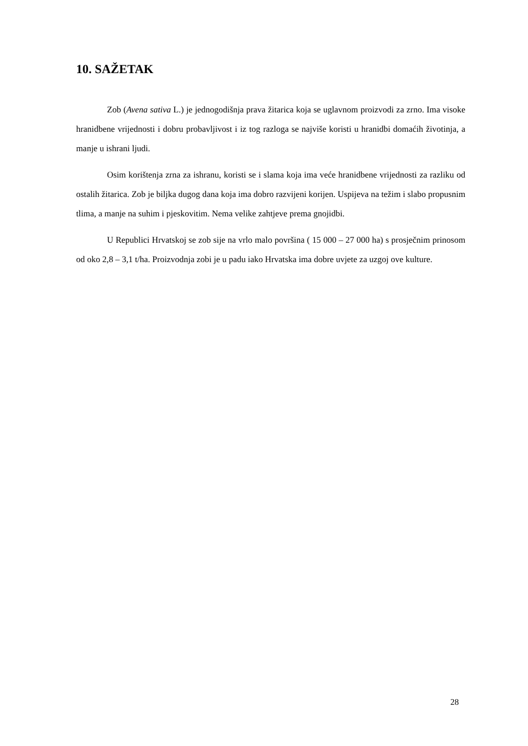10. SAŽETAK
Zob (Avena sativa L.) je jednogodišnja prava žitarica koja se uglavnom proizvodi za zrno. Ima visoke hranidbene vrijednosti i dobru probavljivost i iz tog razloga se najviše koristi u hranidbi domaćih životinja, a manje u ishrani ljudi.
Osim korištenja zrna za ishranu, koristi se i slama koja ima veće hranidbene vrijednosti za razliku od ostalih žitarica. Zob je biljka dugog dana koja ima dobro razvijeni korijen. Uspijeva na težim i slabo propusnim tlima, a manje na suhim i pjeskovitim. Nema velike zahtjeve prema gnojidbi.
U Republici Hrvatskoj se zob sije na vrlo malo površina ( 15 000 – 27 000 ha) s prosječnim prinosom od oko 2,8 – 3,1 t/ha. Proizvodnja zobi je u padu iako Hrvatska ima dobre uvjete za uzgoj ove kulture.
28